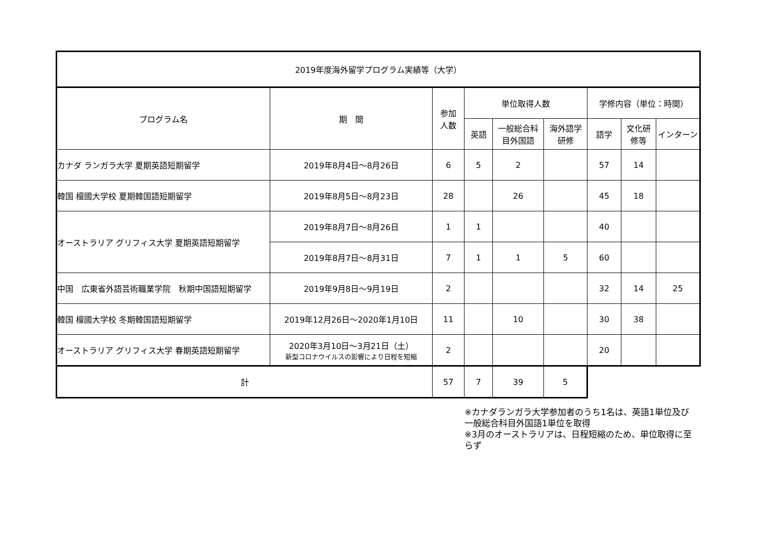| 2019年度海外留学プログラム実績等（大学） | | | | | | | | |
| プログラム名 | 期 間 | 参加 人数 | 単位取得人数 | | | 学修内容（単位：時間） | | |
| | | | 英語 | 一般総合科 目外国語 | 海外語学 研修 | 語学 | 文化研 修等 | インターン |
| カナダ ランガラ大学 夏期英語短期留学 | 2019年8月4日～8月26日 | 6 | 5 | 2 | | 57 | 14 | |
| 韓国 檀國大学校 夏期韓国語短期留学 | 2019年8月5日～8月23日 | 28 | | 26 | | 45 | 18 | |
| オーストラリア グリフィス大学 夏期英語短期留学 | 2019年8月7日～8月26日 | 1 | 1 | | | 40 | | |
| | 2019年8月7日～8月31日 | 7 | 1 | 1 | 5 | 60 | | |
| 中国 広東省外語芸術職業学院 秋期中国語短期留学 | 2019年9月8日～9月19日 | 2 | | | | 32 | 14 | 25 |
| 韓国 檀國大学校 冬期韓国語短期留学 | 2019年12月26日～2020年1月10日 | 11 | | 10 | | 30 | 38 | |
| オーストラリア グリフィス大学 春期英語短期留学 | 2020年3月10日～3月21日（土） 新型コロナウイルスの影響により日程を短縮 | 2 | | | | 20 | | |
| 計 | | 57 | 7 | 39 | 5 | | | |
※カナダランガラ大学参加者のうち1名は、英語1単位及び一般総合科目外国語1単位を取得
※3月のオーストラリアは、日程短縮のため、単位取得に至らず